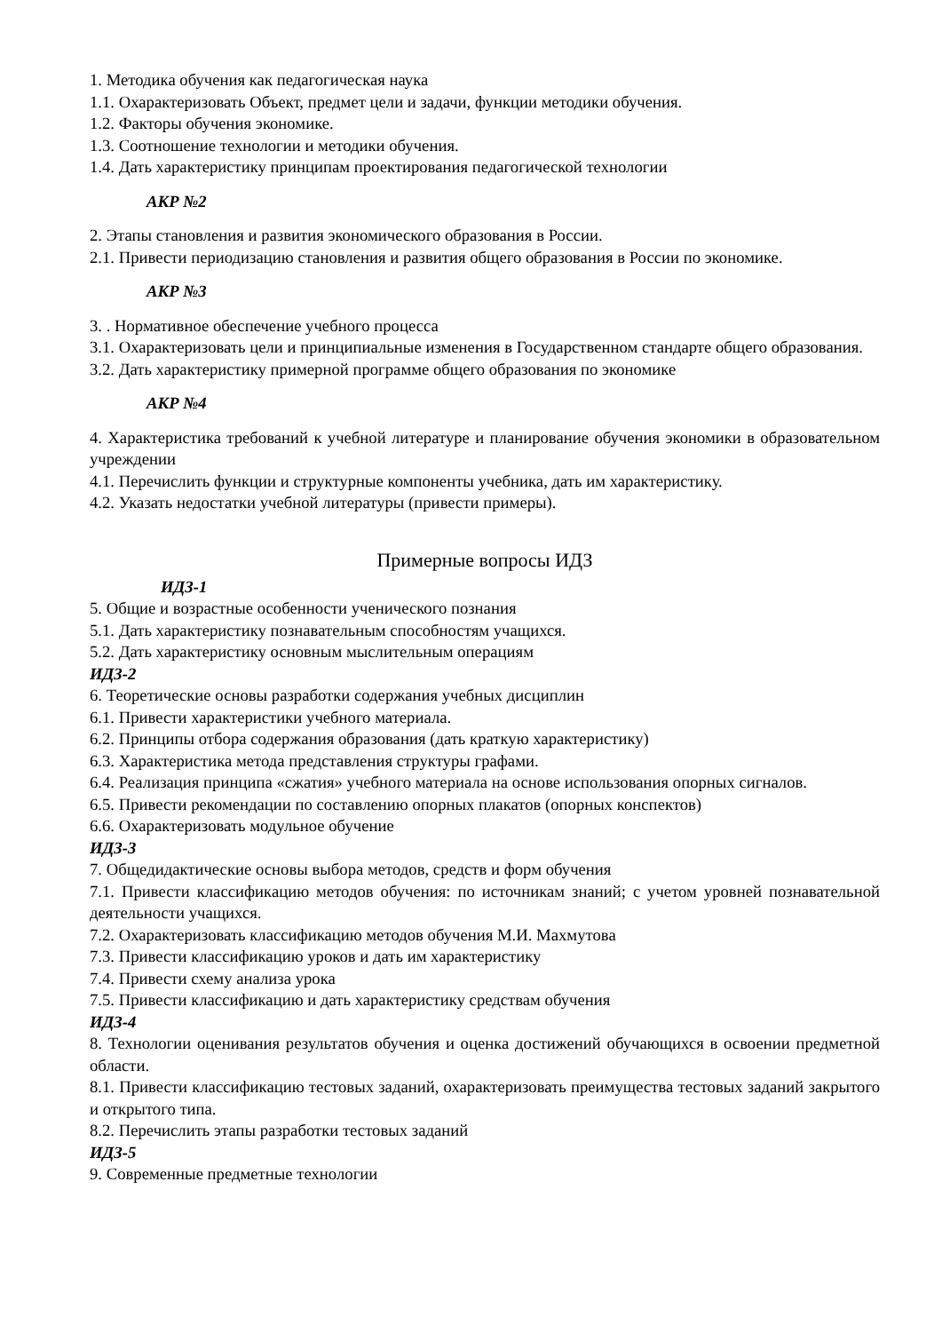1. Методика обучения как педагогическая наука
1.1. Охарактеризовать Объект, предмет цели и задачи, функции методики обучения.
1.2. Факторы обучения экономике.
1.3. Соотношение технологии и методики обучения.
1.4. Дать характеристику принципам проектирования педагогической технологии
АКР №2
2. Этапы становления и развития экономического образования в России.
2.1. Привести периодизацию становления и развития общего образования в России по экономике.
АКР №3
3. . Нормативное обеспечение учебного процесса
3.1. Охарактеризовать цели и принципиальные изменения в Государственном стандарте общего образования.
3.2. Дать характеристику примерной программе общего образования по экономике
АКР №4
4. Характеристика требований к учебной литературе и планирование обучения экономики в образовательном учреждении
4.1. Перечислить функции и структурные компоненты учебника, дать им характеристику.
4.2. Указать недостатки учебной литературы (привести примеры).
Примерные вопросы ИДЗ
ИДЗ-1
5. Общие и возрастные особенности ученического познания
5.1. Дать характеристику познавательным способностям учащихся.
5.2. Дать характеристику основным мыслительным операциям
ИДЗ-2
6. Теоретические основы разработки содержания учебных дисциплин
6.1. Привести характеристики учебного материала.
6.2. Принципы отбора содержания образования (дать краткую характеристику)
6.3. Характеристика метода представления структуры графами.
6.4. Реализация принципа «сжатия» учебного материала на основе использования опорных сигналов.
6.5. Привести рекомендации по составлению опорных плакатов (опорных конспектов)
6.6. Охарактеризовать модульное обучение
ИДЗ-3
7. Общедидактические основы выбора методов, средств и форм обучения
7.1. Привести классификацию методов обучения: по источникам знаний; с учетом уровней познавательной деятельности учащихся.
7.2. Охарактеризовать классификацию методов обучения М.И. Махмутова
7.3. Привести классификацию уроков и дать им характеристику
7.4. Привести схему анализа урока
7.5. Привести классификацию и дать характеристику средствам обучения
ИДЗ-4
8. Технологии оценивания результатов обучения и оценка достижений обучающихся в освоении предметной области.
8.1. Привести классификацию тестовых заданий, охарактеризовать преимущества тестовых заданий закрытого и открытого типа.
8.2. Перечислить этапы разработки тестовых заданий
ИДЗ-5
9. Современные предметные технологии